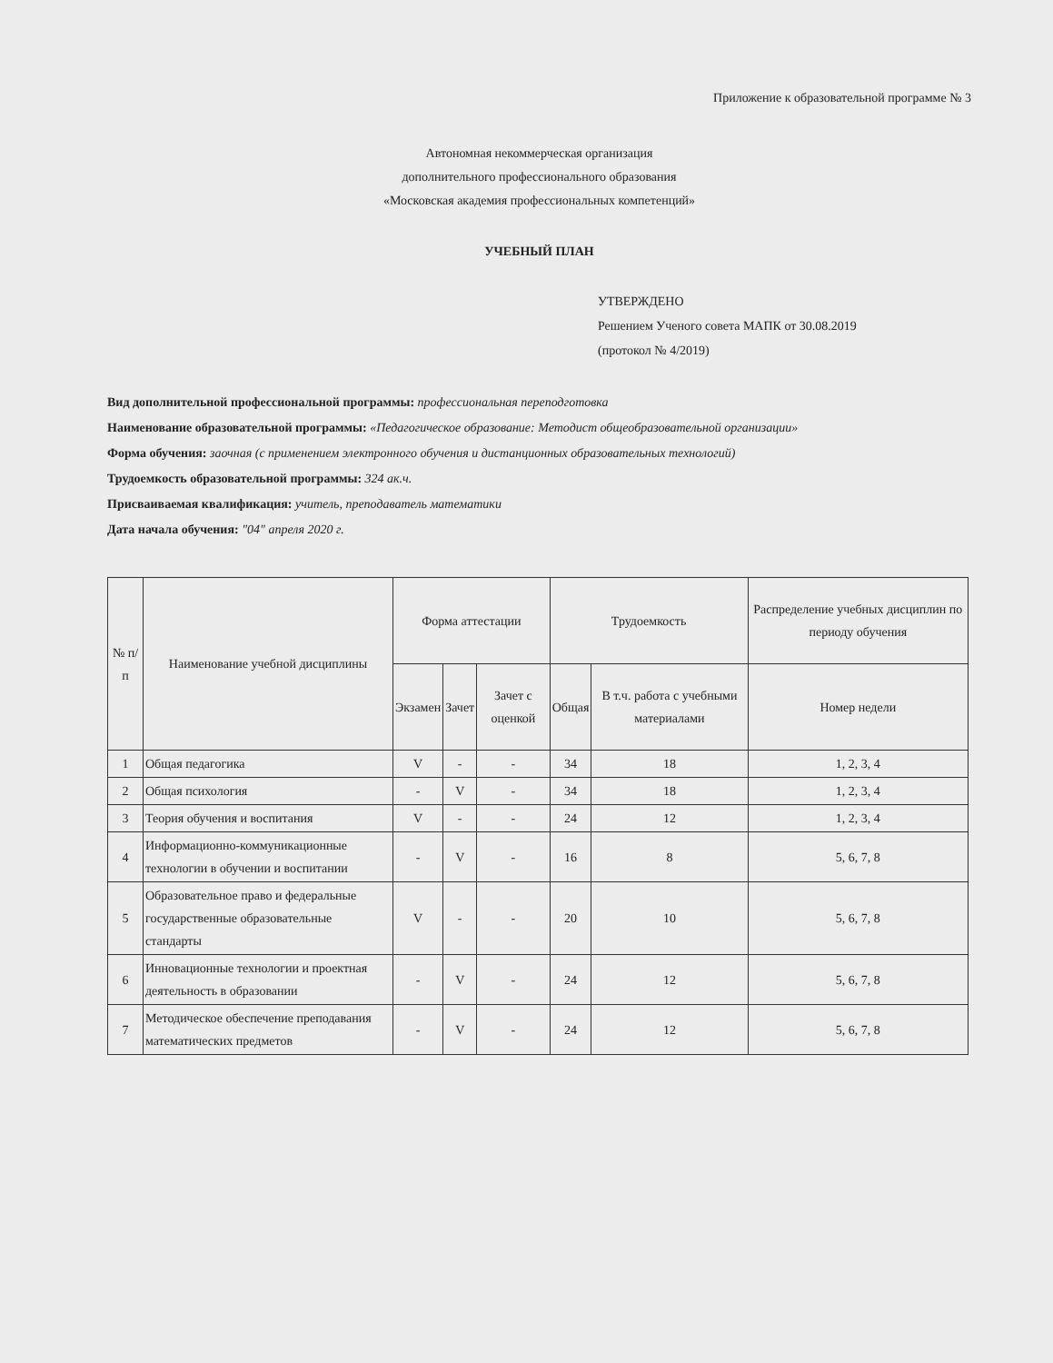Приложение к образовательной программе № 3
Автономная некоммерческая организация
дополнительного профессионального образования
«Московская академия профессиональных компетенций»
УЧЕБНЫЙ ПЛАН
УТВЕРЖДЕНО
Решением Ученого совета МАПК от 30.08.2019
(протокол № 4/2019)
Вид дополнительной профессиональной программы: профессиональная переподготовка
Наименование образовательной программы: «Педагогическое образование: Методист общеобразовательной организации»
Форма обучения: заочная (с применением электронного обучения и дистанционных образовательных технологий)
Трудоемкость образовательной программы: 324 ак.ч.
Присваиваемая квалификация: учитель, преподаватель математики
Дата начала обучения: "04" апреля 2020 г.
| № п/п | Наименование учебной дисциплины | Форма аттестации | | | Трудоемкость | | Распределение учебных дисциплин по периоду обучения |
| --- | --- | --- | --- | --- | --- | --- | --- |
| | | Экзамен | Зачет | Зачет с оценкой | Общая | В т.ч. работа с учебными материалами | Номер недели |
| 1 | Общая педагогика | V | - | - | 34 | 18 | 1, 2, 3, 4 |
| 2 | Общая психология | - | V | - | 34 | 18 | 1, 2, 3, 4 |
| 3 | Теория обучения и воспитания | V | - | - | 24 | 12 | 1, 2, 3, 4 |
| 4 | Информационно-коммуникационные технологии в обучении и воспитании | - | V | - | 16 | 8 | 5, 6, 7, 8 |
| 5 | Образовательное право и федеральные государственные образовательные стандарты | V | - | - | 20 | 10 | 5, 6, 7, 8 |
| 6 | Инновационные технологии и проектная деятельность в образовании | - | V | - | 24 | 12 | 5, 6, 7, 8 |
| 7 | Методическое обеспечение преподавания математических предметов | - | V | - | 24 | 12 | 5, 6, 7, 8 |